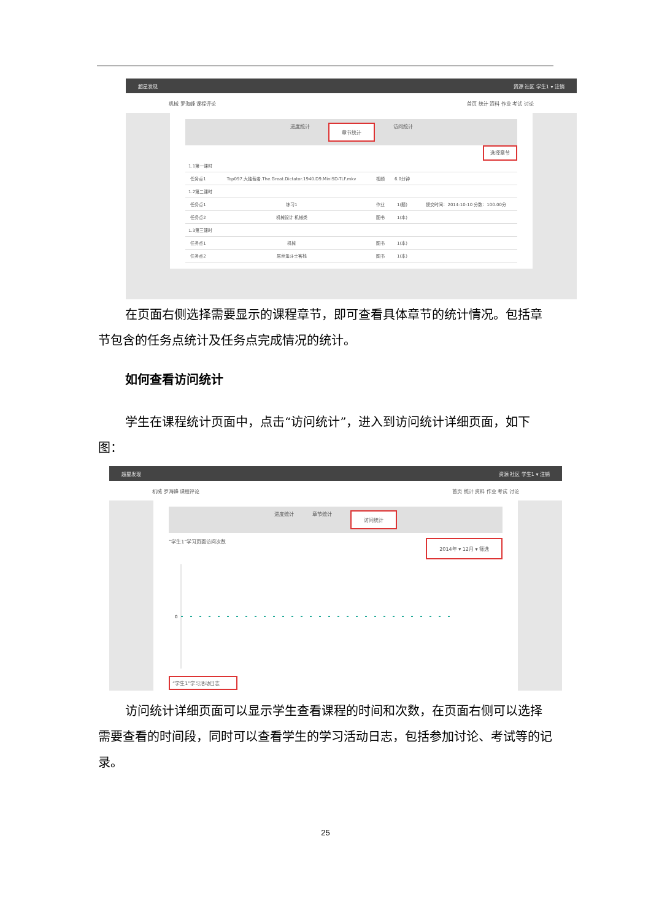超星发现 资源 社区 学生1 ▾ 注销
机械 罗海峰 课程评论 首页 统计 资料 作业 考试 讨论
进度统计 章节统计 访问统计
选择章节
| 1.1第一课时 | | | | |
| 任务点1 | Top097.大独裁者.The.Great.Dictator.1940.D9.MiniSD-TLF.mkv | 视频 | 6.0分钟 | |
| 1.2第二课时 | | | | |
| 任务点1 | 练习1 | 作业 | 1(题) | 提交时间：2014-10-10 分数：100.00分 |
| 任务点2 | 机械设计 机械类 | 图书 | 1(本) | |
| 1.3第三课时 | | | | |
| 任务点1 | 机械 | 图书 | 1(本) | |
| 任务点2 | 屌丝角斗士客栈 | 图书 | 1(本) | |
在页面右侧选择需要显示的课程章节，即可查看具体章节的统计情况。包括章节包含的任务点统计及任务点完成情况的统计。
如何查看访问统计
学生在课程统计页面中，点击“访问统计”，进入到访问统计详细页面，如下图：
超星发现 资源 社区 学生1 ▾ 注销
机械 罗海峰 课程评论 首页 统计 资料 作业 考试 讨论
进度统计 章节统计 访问统计
“学生1”学习页面访问次数 2014年 ▾ 12月 ▾ 筛选
0
“学生1”学习活动日志
访问统计详细页面可以显示学生查看课程的时间和次数，在页面右侧可以选择需要查看的时间段，同时可以查看学生的学习活动日志，包括参加讨论、考试等的记录。
25